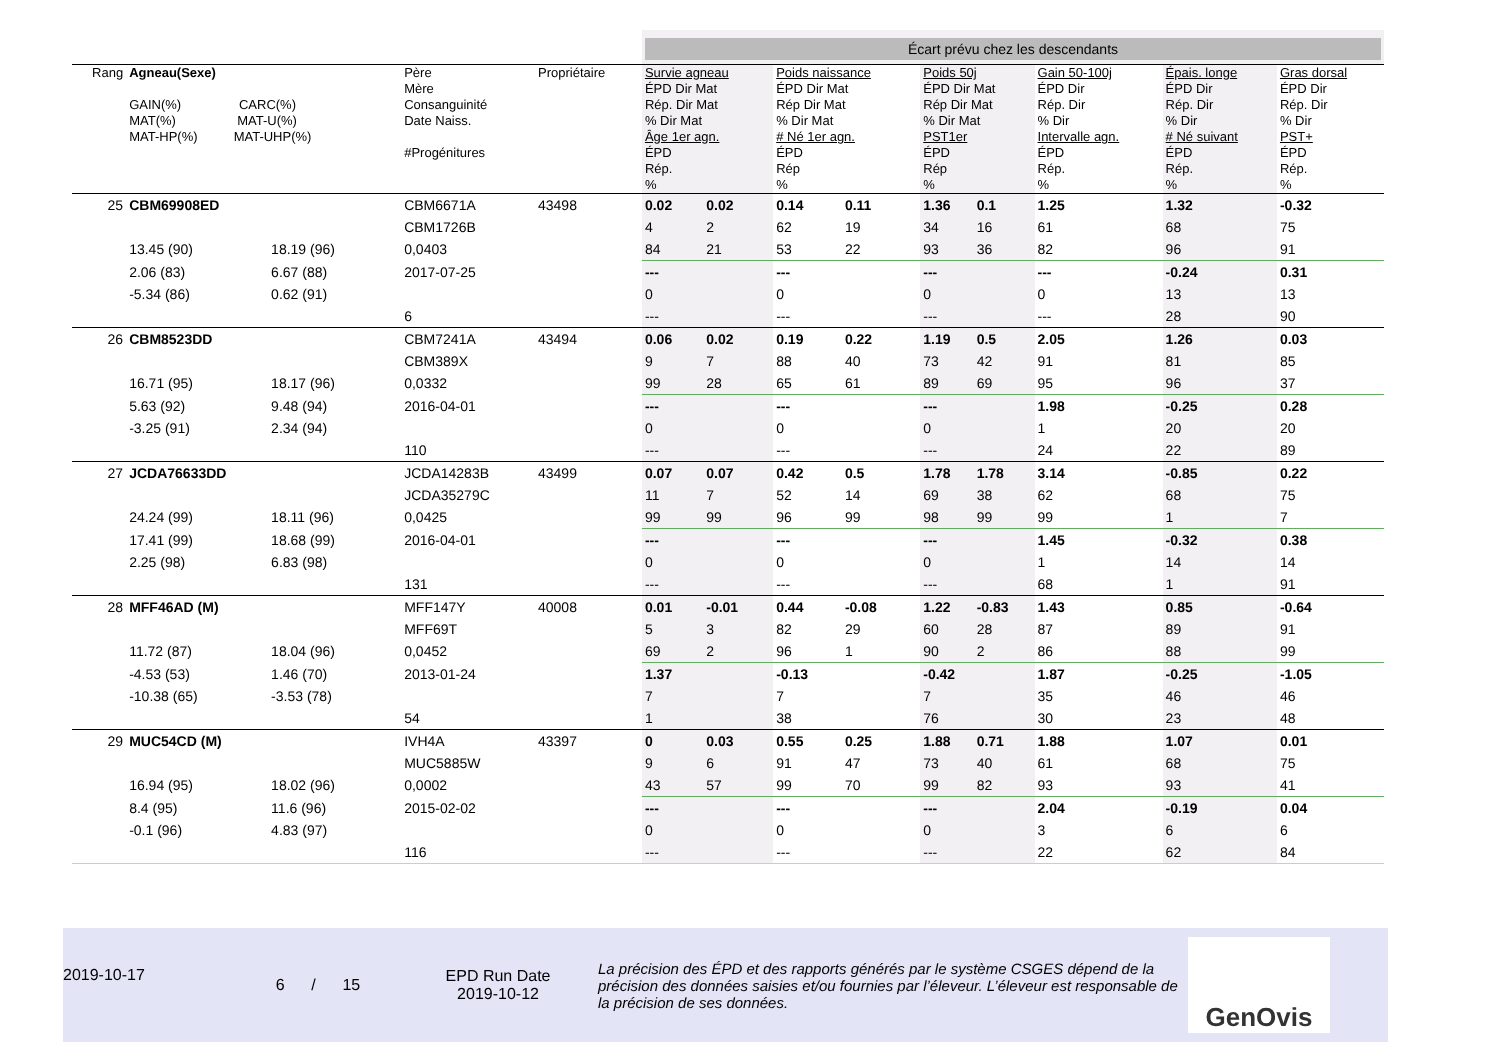| | | | | | Écart prévu chez les descendants | | | | | | | | | | | |
| Rang | Agneau(Sexe) GAIN(%) CARC(%) MAT(%) MAT-U(%) MAT-HP(%) MAT-UHP(%) | | Père Mère Consanguinité Date Naiss. #Progénitures | Propriétaire | Survie agneau ÉPD Dir Mat Rép. Dir Mat % Dir Mat Âge 1er agn. ÉPD Rép. % | | Poids naissance ÉPD Dir Mat Rép Dir Mat % Dir Mat # Né 1er agn. ÉPD Rép % | | Poids 50j ÉPD Dir Mat Rép Dir Mat % Dir Mat PST1er ÉPD Rép % | | Gain 50-100j ÉPD Dir Rép. Dir % Dir Intervalle agn. ÉPD Rép. % | | Épais. longe ÉPD Dir Rép. Dir % Dir # Né suivant ÉPD Rép. % | | Gras dorsal ÉPD Dir Rép. Dir % Dir PST+ ÉPD Rép. % | |
| 25 | CBM69908ED | | CBM6671A | 43498 | 0.02 | 0.02 | 0.14 | 0.11 | 1.36 | 0.1 | 1.25 | | 1.32 | | -0.32 | |
| | | | CBM1726B | | 4 | 2 | 62 | 19 | 34 | 16 | 61 | | 68 | | 75 | |
| | 13.45 (90) | 18.19 (96) | 0,0403 | | 84 | 21 | 53 | 22 | 93 | 36 | 82 | | 96 | | 91 | |
| | 2.06 (83) | 6.67 (88) | 2017-07-25 | | --- | | --- | | --- | | --- | | -0.24 | | 0.31 | |
| | -5.34 (86) | 0.62 (91) | | | 0 | | 0 | | 0 | | 0 | | 13 | | 13 | |
| | | | 6 | | --- | | --- | | --- | | --- | | 28 | | 90 | |
| 26 | CBM8523DD | | CBM7241A | 43494 | 0.06 | 0.02 | 0.19 | 0.22 | 1.19 | 0.5 | 2.05 | | 1.26 | | 0.03 | |
| | | | CBM389X | | 9 | 7 | 88 | 40 | 73 | 42 | 91 | | 81 | | 85 | |
| | 16.71 (95) | 18.17 (96) | 0,0332 | | 99 | 28 | 65 | 61 | 89 | 69 | 95 | | 96 | | 37 | |
| | 5.63 (92) | 9.48 (94) | 2016-04-01 | | --- | | --- | | --- | | 1.98 | | -0.25 | | 0.28 | |
| | -3.25 (91) | 2.34 (94) | | | 0 | | 0 | | 0 | | 1 | | 20 | | 20 | |
| | | | 110 | | --- | | --- | | --- | | 24 | | 22 | | 89 | |
| 27 | JCDA76633DD | | JCDA14283B | 43499 | 0.07 | 0.07 | 0.42 | 0.5 | 1.78 | 1.78 | 3.14 | | -0.85 | | 0.22 | |
| | | | JCDA35279C | | 11 | 7 | 52 | 14 | 69 | 38 | 62 | | 68 | | 75 | |
| | 24.24 (99) | 18.11 (96) | 0,0425 | | 99 | 99 | 96 | 99 | 98 | 99 | 99 | | 1 | | 7 | |
| | 17.41 (99) | 18.68 (99) | 2016-04-01 | | --- | | --- | | --- | | 1.45 | | -0.32 | | 0.38 | |
| | 2.25 (98) | 6.83 (98) | | | 0 | | 0 | | 0 | | 1 | | 14 | | 14 | |
| | | | 131 | | --- | | --- | | --- | | 68 | | 1 | | 91 | |
| 28 | MFF46AD (M) | | MFF147Y | 40008 | 0.01 | -0.01 | 0.44 | -0.08 | 1.22 | -0.83 | 1.43 | | 0.85 | | -0.64 | |
| | | | MFF69T | | 5 | 3 | 82 | 29 | 60 | 28 | 87 | | 89 | | 91 | |
| | 11.72 (87) | 18.04 (96) | 0,0452 | | 69 | 2 | 96 | 1 | 90 | 2 | 86 | | 88 | | 99 | |
| | -4.53 (53) | 1.46 (70) | 2013-01-24 | | 1.37 | | -0.13 | | -0.42 | | 1.87 | | -0.25 | | -1.05 | |
| | -10.38 (65) | -3.53 (78) | | | 7 | | 7 | | 7 | | 35 | | 46 | | 46 | |
| | | | 54 | | 1 | | 38 | | 76 | | 30 | | 23 | | 48 | |
| 29 | MUC54CD (M) | | IVH4A | 43397 | 0 | 0.03 | 0.55 | 0.25 | 1.88 | 0.71 | 1.88 | | 1.07 | | 0.01 | |
| | | | MUC5885W | | 9 | 6 | 91 | 47 | 73 | 40 | 61 | | 68 | | 75 | |
| | 16.94 (95) | 18.02 (96) | 0,0002 | | 43 | 57 | 99 | 70 | 99 | 82 | 93 | | 93 | | 41 | |
| | 8.4 (95) | 11.6 (96) | 2015-02-02 | | --- | | --- | | --- | | 2.04 | | -0.19 | | 0.04 | |
| | -0.1 (96) | 4.83 (97) | | | 0 | | 0 | | 0 | | 3 | | 6 | | 6 | |
| | | | 116 | | --- | | --- | | --- | | 22 | | 62 | | 84 | |
2019-10-17
6 / 15
EPD Run Date
2019-10-12
La précision des ÉPD et des rapports générés par le système CSGES dépend de la précision des données saisies et/ou fournies par l’éleveur. L’éleveur est responsable de la précision de ses données.
GenOvis